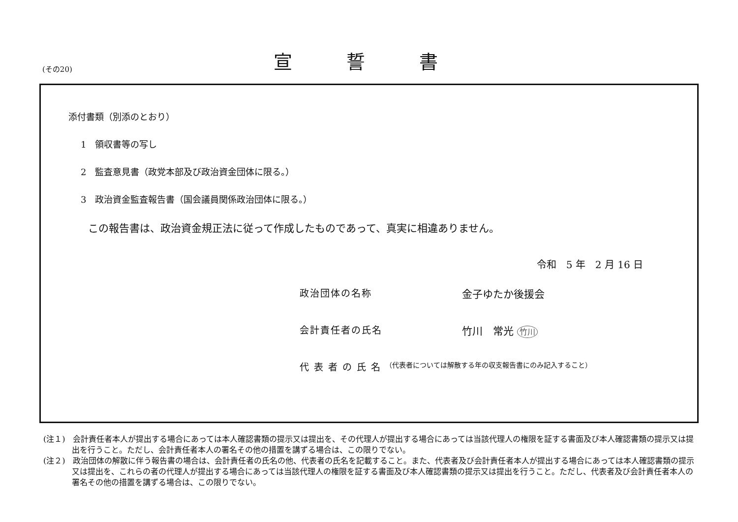(その20)
宣誓書
添付書類（別添のとおり）
1　領収書等の写し
2　監査意見書（政党本部及び政治資金団体に限る。）
3　政治資金監査報告書（国会議員関係政治団体に限る。）
この報告書は、政治資金規正法に従って作成したものであって、真実に相違ありません。
令和　5 年　2 月 16 日
政治団体の名称 金子ゆたか後援会
会計責任者の氏名 竹川　常光 竹川
代表者の氏名 （代表者については解散する年の収支報告書にのみ記入すること）
(注１)　会計責任者本人が提出する場合にあっては本人確認書類の提示又は提出を、その代理人が提出する場合にあっては当該代理人の権限を証する書面及び本人確認書類の提示又は提出を行うこと。ただし、会計責任者本人の署名その他の措置を講ずる場合は、この限りでない。
(注２)　政治団体の解散に伴う報告書の場合は、会計責任者の氏名の他、代表者の氏名を記載すること。また、代表者及び会計責任者本人が提出する場合にあっては本人確認書類の提示又は提出を、これらの者の代理人が提出する場合にあっては当該代理人の権限を証する書面及び本人確認書類の提示又は提出を行うこと。ただし、代表者及び会計責任者本人の署名その他の措置を講ずる場合は、この限りでない。